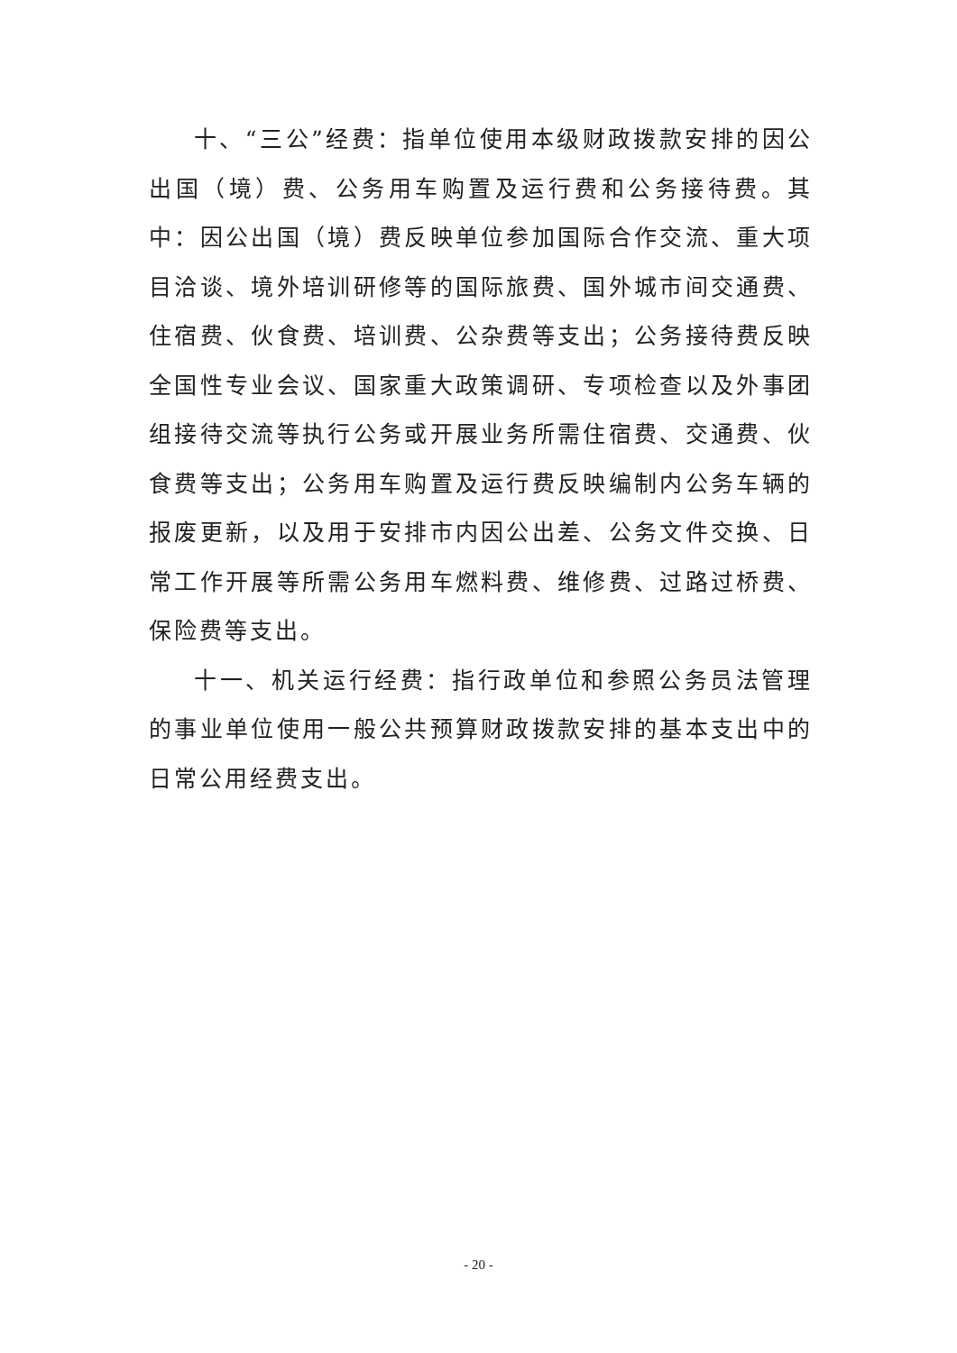十、“三公”经费：指单位使用本级财政拨款安排的因公出国（境）费、公务用车购置及运行费和公务接待费。其中：因公出国（境）费反映单位参加国际合作交流、重大项目洽谈、境外培训研修等的国际旅费、国外城市间交通费、住宿费、伙食费、培训费、公杂费等支出；公务接待费反映全国性专业会议、国家重大政策调研、专项检查以及外事团组接待交流等执行公务或开展业务所需住宿费、交通费、伙食费等支出；公务用车购置及运行费反映编制内公务车辆的报废更新，以及用于安排市内因公出差、公务文件交换、日常工作开展等所需公务用车燃料费、维修费、过路过桥费、保险费等支出。
十一、机关运行经费：指行政单位和参照公务员法管理的事业单位使用一般公共预算财政拨款安排的基本支出中的日常公用经费支出。
- 20 -